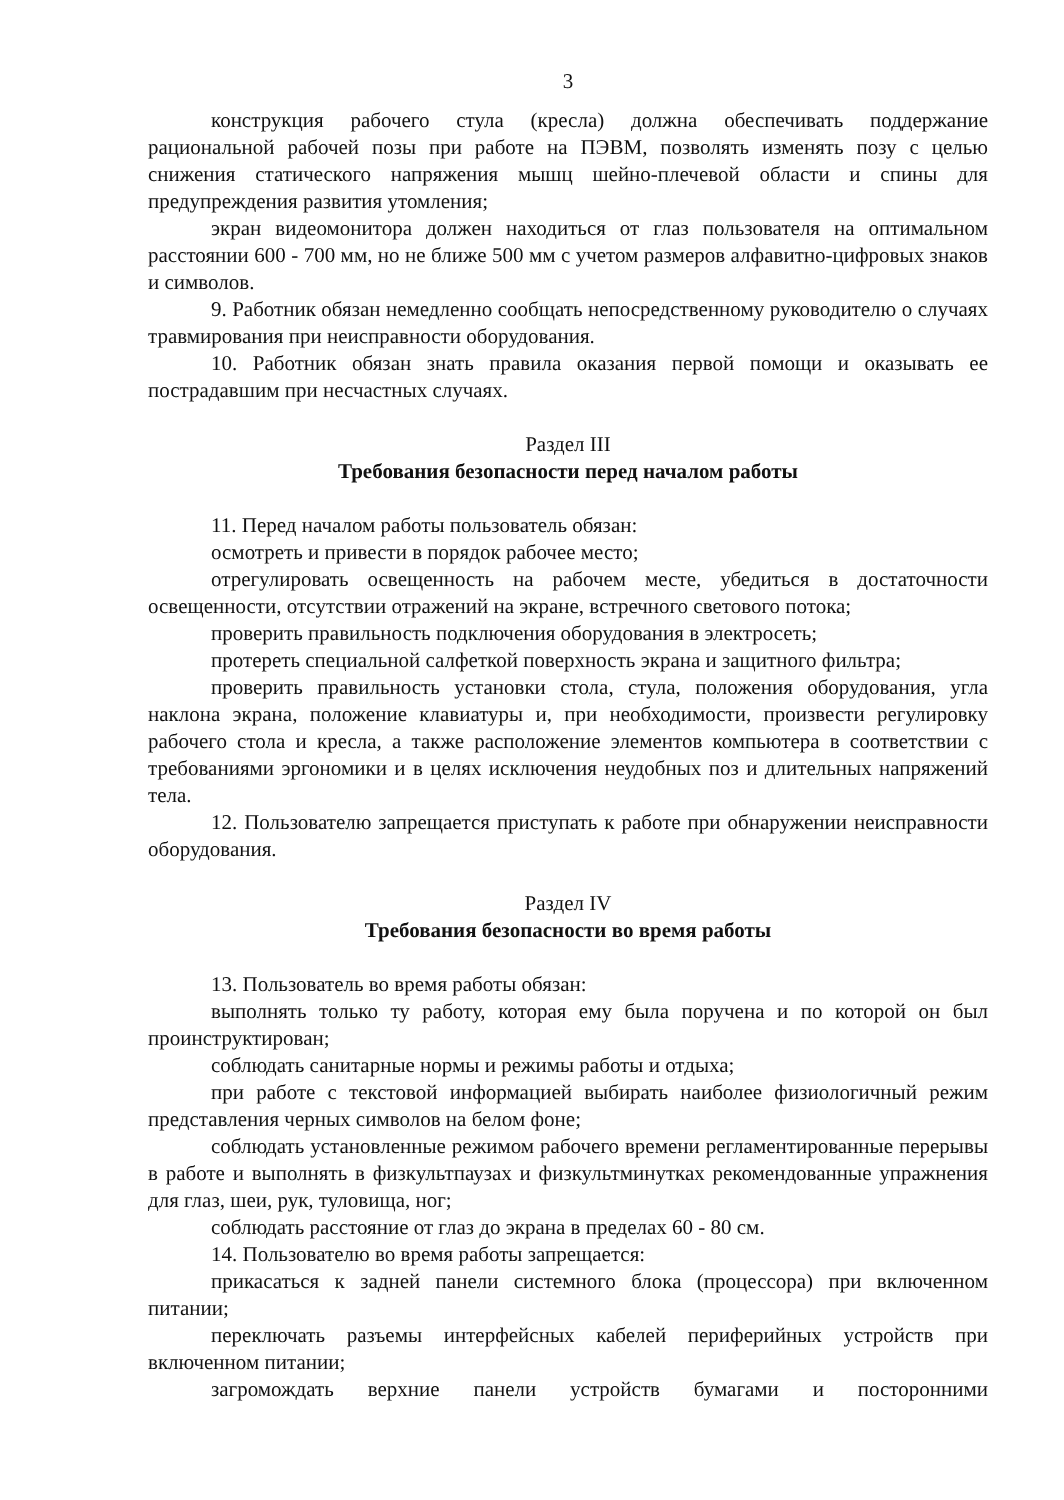3
конструкция рабочего стула (кресла) должна обеспечивать поддержание рациональной рабочей позы при работе на ПЭВМ, позволять изменять позу с целью снижения статического напряжения мышц шейно-плечевой области и спины для предупреждения развития утомления;
экран видеомонитора должен находиться от глаз пользователя на оптимальном расстоянии 600 - 700 мм, но не ближе 500 мм с учетом размеров алфавитно-цифровых знаков и символов.
9. Работник обязан немедленно сообщать непосредственному руководителю о случаях травмирования при неисправности оборудования.
10. Работник обязан знать правила оказания первой помощи и оказывать ее пострадавшим при несчастных случаях.
Раздел III
Требования безопасности перед началом работы
11. Перед началом работы пользователь обязан:
осмотреть и привести в порядок рабочее место;
отрегулировать освещенность на рабочем месте, убедиться в достаточности освещенности, отсутствии отражений на экране, встречного светового потока;
проверить правильность подключения оборудования в электросеть;
протереть специальной салфеткой поверхность экрана и защитного фильтра;
проверить правильность установки стола, стула, положения оборудования, угла наклона экрана, положение клавиатуры и, при необходимости, произвести регулировку рабочего стола и кресла, а также расположение элементов компьютера в соответствии с требованиями эргономики и в целях исключения неудобных поз и длительных напряжений тела.
12. Пользователю запрещается приступать к работе при обнаружении неисправности оборудования.
Раздел IV
Требования безопасности во время работы
13. Пользователь во время работы обязан:
выполнять только ту работу, которая ему была поручена и по которой он был проинструктирован;
соблюдать санитарные нормы и режимы работы и отдыха;
при работе с текстовой информацией выбирать наиболее физиологичный режим представления черных символов на белом фоне;
соблюдать установленные режимом рабочего времени регламентированные перерывы в работе и выполнять в физкультпаузах и физкультминутках рекомендованные упражнения для глаз, шеи, рук, туловища, ног;
соблюдать расстояние от глаз до экрана в пределах 60 - 80 см.
14. Пользователю во время работы запрещается:
прикасаться к задней панели системного блока (процессора) при включенном питании;
переключать разъемы интерфейсных кабелей периферийных устройств при включенном питании;
загромождать верхние панели устройств бумагами и посторонними